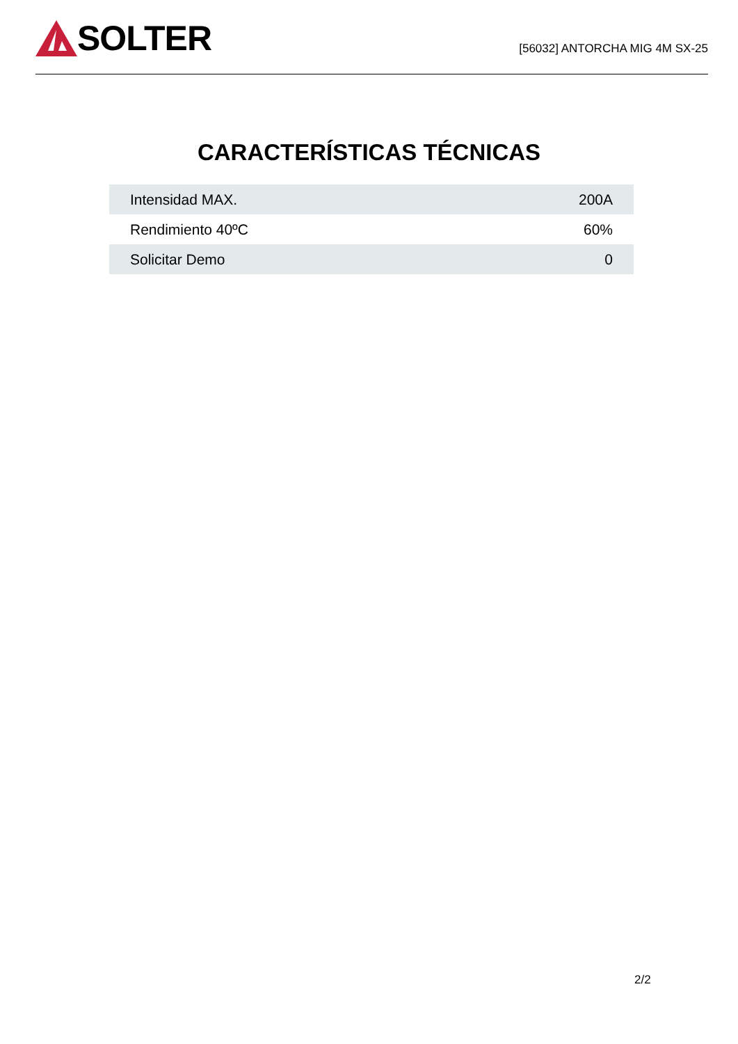SOLTER
[56032] ANTORCHA MIG 4M SX-25
CARACTERÍSTICAS TÉCNICAS
| Intensidad MAX. | 200A |
| Rendimiento 40ºC | 60% |
| Solicitar Demo | 0 |
2/2